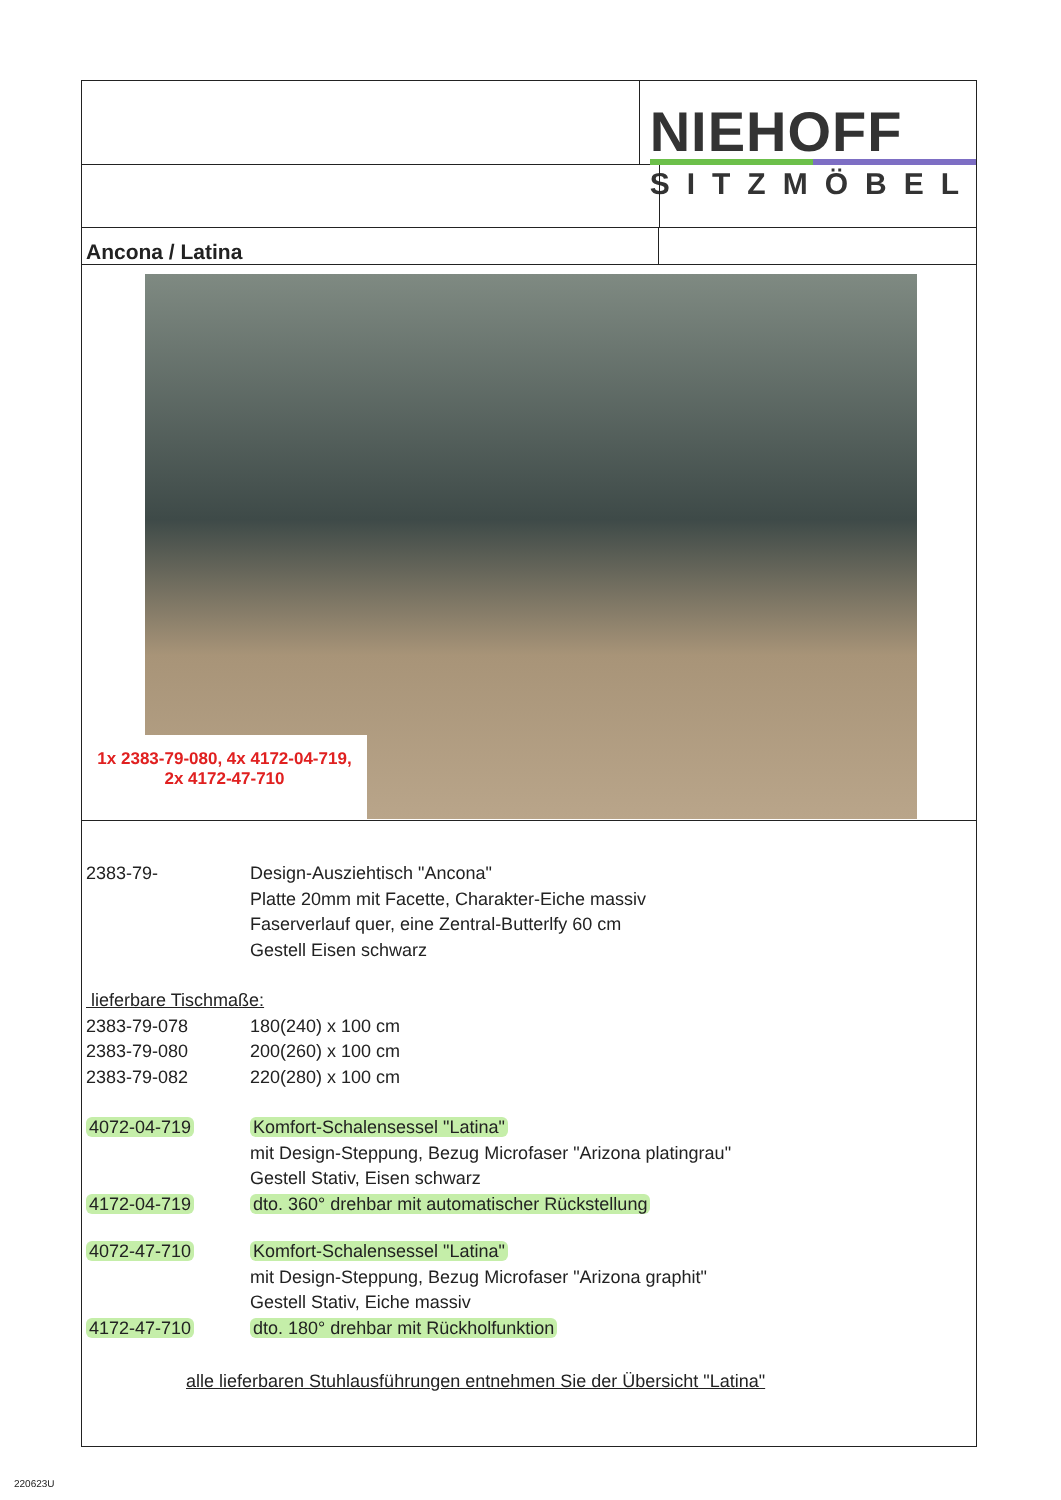NIEHOFF
SITZMÖBEL
Ancona / Latina
1x 2383-79-080, 4x 4172-04-719,
2x 4172-47-710
| 2383-79- | Design-Ausziehtisch "Ancona" Platte 20mm mit Facette, Charakter-Eiche massiv Faserverlauf quer, eine Zentral-Butterlfy 60 cm Gestell Eisen schwarz |
lieferbare Tischmaße:
| 2383-79-078 | 180(240) x 100 cm |
| 2383-79-080 | 200(260) x 100 cm |
| 2383-79-082 | 220(280) x 100 cm |
| 4072-04-719 | Komfort-Schalensessel "Latina" mit Design-Steppung, Bezug Microfaser "Arizona platingrau" Gestell Stativ, Eisen schwarz |
| 4172-04-719 | dto. 360° drehbar mit automatischer Rückstellung |
| 4072-47-710 | Komfort-Schalensessel "Latina" mit Design-Steppung, Bezug Microfaser "Arizona graphit" Gestell Stativ, Eiche massiv |
| 4172-47-710 | dto. 180° drehbar mit Rückholfunktion |
alle lieferbaren Stuhlausführungen entnehmen Sie der Übersicht "Latina"
220623U